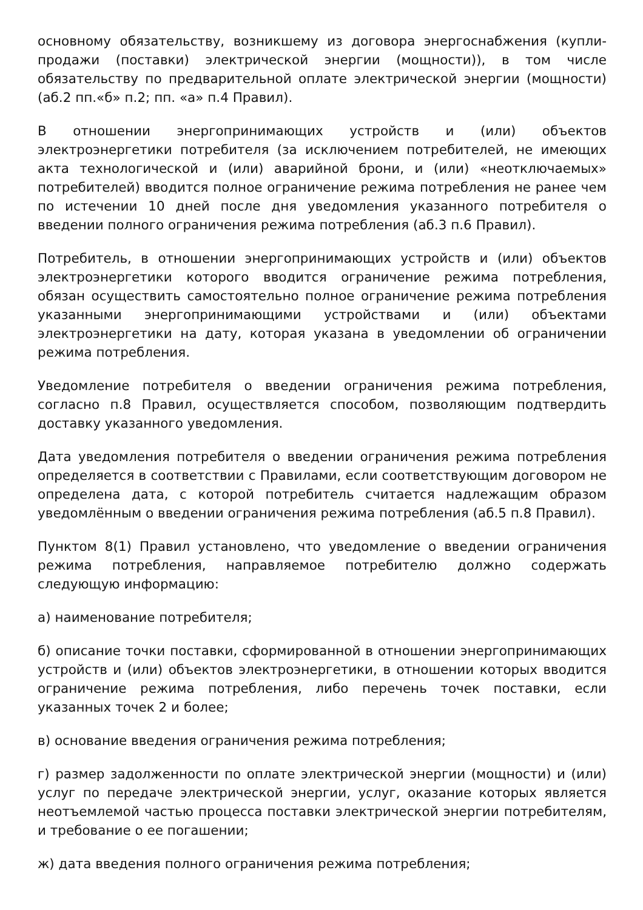основному обязательству, возникшему из договора энергоснабжения (купли-продажи (поставки) электрической энергии (мощности)), в том числе обязательству по предварительной оплате электрической энергии (мощности) (аб.2 пп.«б» п.2; пп. «а» п.4 Правил).
В отношении энергопринимающих устройств и (или) объектов электроэнергетики потребителя (за исключением потребителей, не имеющих акта технологической и (или) аварийной брони, и (или) «неотключаемых» потребителей) вводится полное ограничение режима потребления не ранее чем по истечении 10 дней после дня уведомления указанного потребителя о введении полного ограничения режима потребления (аб.3 п.6 Правил).
Потребитель, в отношении энергопринимающих устройств и (или) объектов электроэнергетики которого вводится ограничение режима потребления, обязан осуществить самостоятельно полное ограничение режима потребления указанными энергопринимающими устройствами и (или) объектами электроэнергетики на дату, которая указана в уведомлении об ограничении режима потребления.
Уведомление потребителя о введении ограничения режима потребления, согласно п.8 Правил, осуществляется способом, позволяющим подтвердить доставку указанного уведомления.
Дата уведомления потребителя о введении ограничения режима потребления определяется в соответствии с Правилами, если соответствующим договором не определена дата, с которой потребитель считается надлежащим образом уведомлённым о введении ограничения режима потребления (аб.5 п.8 Правил).
Пунктом 8(1) Правил установлено, что уведомление о введении ограничения режима потребления, направляемое потребителю должно содержать следующую информацию:
а) наименование потребителя;
б) описание точки поставки, сформированной в отношении энергопринимающих устройств и (или) объектов электроэнергетики, в отношении которых вводится ограничение режима потребления, либо перечень точек поставки, если указанных точек 2 и более;
в) основание введения ограничения режима потребления;
г) размер задолженности по оплате электрической энергии (мощности) и (или) услуг по передаче электрической энергии, услуг, оказание которых является неотъемлемой частью процесса поставки электрической энергии потребителям, и требование о ее погашении;
ж) дата введения полного ограничения режима потребления;